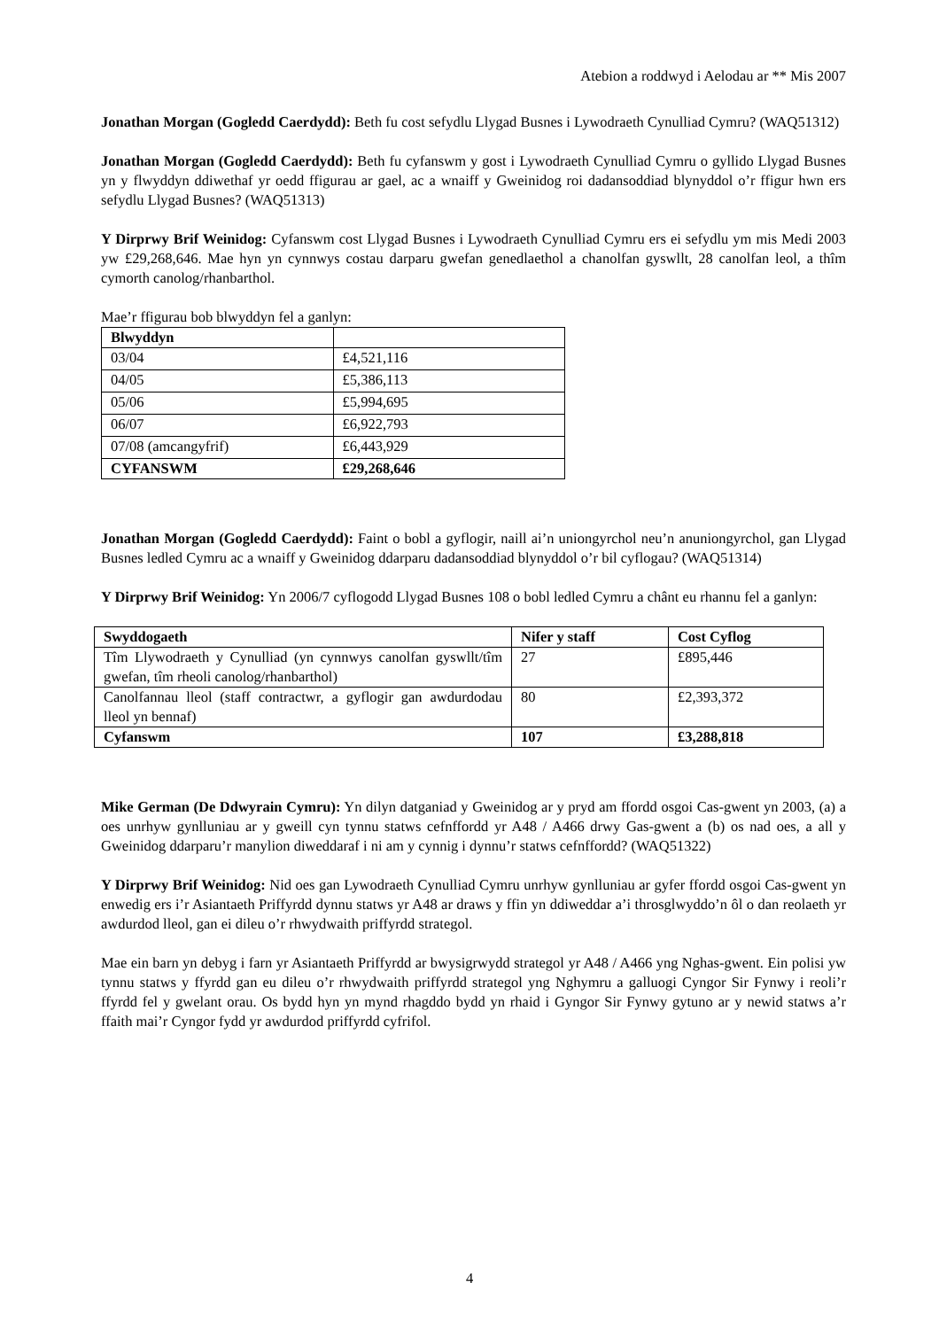Atebion a roddwyd i Aelodau ar ** Mis 2007
Jonathan Morgan (Gogledd Caerdydd): Beth fu cost sefydlu Llygad Busnes i Lywodraeth Cynulliad Cymru? (WAQ51312)
Jonathan Morgan (Gogledd Caerdydd): Beth fu cyfanswm y gost i Lywodraeth Cynulliad Cymru o gyllido Llygad Busnes yn y flwyddyn ddiwethaf yr oedd ffigurau ar gael, ac a wnaiff y Gweinidog roi dadansoddiad blynyddol o’r ffigur hwn ers sefydlu Llygad Busnes? (WAQ51313)
Y Dirprwy Brif Weinidog: Cyfanswm cost Llygad Busnes i Lywodraeth Cynulliad Cymru ers ei sefydlu ym mis Medi 2003 yw £29,268,646. Mae hyn yn cynnwys costau darparu gwefan genedlaethol a chanolfan gyswllt, 28 canolfan leol, a thîm cymorth canolog/rhanbarthol.
Mae’r ffigurau bob blwyddyn fel a ganlyn:
| Blwyddyn | |
| --- | --- |
| 03/04 | £4,521,116 |
| 04/05 | £5,386,113 |
| 05/06 | £5,994,695 |
| 06/07 | £6,922,793 |
| 07/08 (amcangyfrif) | £6,443,929 |
| CYFANSWM | £29,268,646 |
Jonathan Morgan (Gogledd Caerdydd): Faint o bobl a gyflogir, naill ai’n uniongyrchol neu’n anuniongyrchol, gan Llygad Busnes ledled Cymru ac a wnaiff y Gweinidog ddarparu dadansoddiad blynyddol o’r bil cyflogau? (WAQ51314)
Y Dirprwy Brif Weinidog: Yn 2006/7 cyflogodd Llygad Busnes 108 o bobl ledled Cymru a chânt eu rhannu fel a ganlyn:
| Swyddogaeth | Nifer y staff | Cost Cyflog |
| --- | --- | --- |
| Tîm Llywodraeth y Cynulliad (yn cynnwys canolfan gyswllt/tîm gwefan, tîm rheoli canolog/rhanbarthol) | 27 | £895,446 |
| Canolfannau lleol (staff contractwr, a gyflogir gan awdurdodau lleol yn bennaf) | 80 | £2,393,372 |
| Cyfanswm | 107 | £3,288,818 |
Mike German (De Ddwyrain Cymru): Yn dilyn datganiad y Gweinidog ar y pryd am ffordd osgoi Cas-gwent yn 2003, (a) a oes unrhyw gynlluniau ar y gweill cyn tynnu statws cefnffordd yr A48 / A466 drwy Gas-gwent a (b) os nad oes, a all y Gweinidog ddarparu’r manylion diweddaraf i ni am y cynnig i dynnu’r statws cefnffordd? (WAQ51322)
Y Dirprwy Brif Weinidog: Nid oes gan Lywodraeth Cynulliad Cymru unrhyw gynlluniau ar gyfer ffordd osgoi Cas-gwent yn enwedig ers i’r Asiantaeth Priffyrdd dynnu statws yr A48 ar draws y ffin yn ddiweddar a’i throsglwyddo’n ôl o dan reolaeth yr awdurdod lleol, gan ei dileu o’r rhwydwaith priffyrdd strategol.
Mae ein barn yn debyg i farn yr Asiantaeth Priffyrdd ar bwysigrwydd strategol yr A48 / A466 yng Nghas-gwent. Ein polisi yw tynnu statws y ffyrdd gan eu dileu o’r rhwydwaith priffyrdd strategol yng Nghymru a galluogi Cyngor Sir Fynwy i reoli’r ffyrdd fel y gwelant orau. Os bydd hyn yn mynd rhagddo bydd yn rhaid i Gyngor Sir Fynwy gytuno ar y newid statws a’r ffaith mai’r Cyngor fydd yr awdurdod priffyrdd cyfrifol.
4